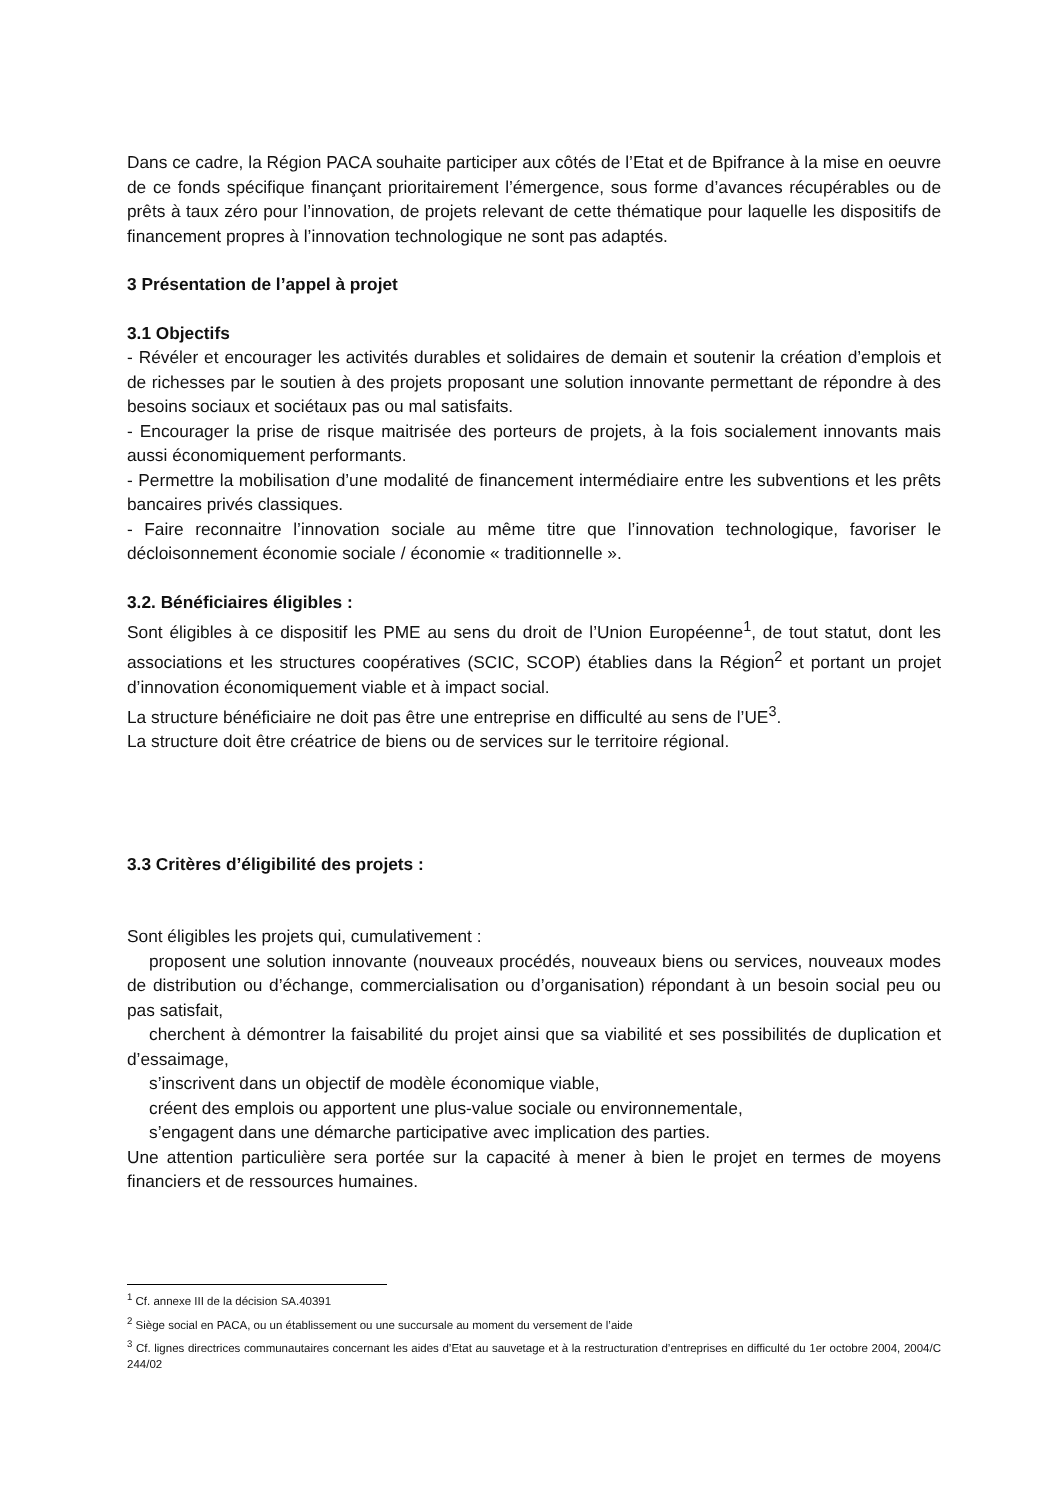Dans ce cadre, la Région PACA souhaite participer aux côtés de l’Etat et de Bpifrance à la mise en oeuvre de ce fonds spécifique finançant prioritairement l’émergence, sous forme d’avances récupérables ou de prêts à taux zéro pour l’innovation, de projets relevant de cette thématique pour laquelle les dispositifs de financement propres à l’innovation technologique ne sont pas adaptés.
3 Présentation de l’appel à projet
3.1 Objectifs
- Révéler et encourager les activités durables et solidaires de demain et soutenir la création d’emplois et de richesses par le soutien à des projets proposant une solution innovante permettant de répondre à des besoins sociaux et sociétaux pas ou mal satisfaits.
- Encourager la prise de risque maitrisée des porteurs de projets, à la fois socialement innovants mais aussi économiquement performants.
- Permettre la mobilisation d’une modalité de financement intermédiaire entre les subventions et les prêts bancaires privés classiques.
- Faire reconnaitre l’innovation sociale au même titre que l’innovation technologique, favoriser le décloisonnement économie sociale / économie « traditionnelle ».
3.2. Bénéficiaires éligibles :
Sont éligibles à ce dispositif les PME au sens du droit de l’Union Européenne<sup>1</sup>, de tout statut, dont les associations et les structures coopératives (SCIC, SCOP) établies dans la Région<sup>2</sup> et portant un projet d’innovation économiquement viable et à impact social.
La structure bénéficiaire ne doit pas être une entreprise en difficulté au sens de l’UE<sup>3</sup>.
La structure doit être créatrice de biens ou de services sur le territoire régional.
3.3 Critères d’éligibilité des projets :
Sont éligibles les projets qui, cumulativement :
proposent une solution innovante (nouveaux procédés, nouveaux biens ou services, nouveaux modes de distribution ou d’échange, commercialisation ou d’organisation) répondant à un besoin social peu ou pas satisfait,
cherchent à démontrer la faisabilité du projet ainsi que sa viabilité et ses possibilités de duplication et d’essaimage,
s’inscrivent dans un objectif de modèle économique viable,
créent des emplois ou apportent une plus-value sociale ou environnementale,
s’engagent dans une démarche participative avec implication des parties.
Une attention particulière sera portée sur la capacité à mener à bien le projet en termes de moyens financiers et de ressources humaines.
<sup>1</sup> Cf. annexe III de la décision SA.40391
<sup>2</sup> Siège social en PACA, ou un établissement ou une succursale au moment du versement de l’aide
<sup>3</sup> Cf. lignes directrices communautaires concernant les aides d’Etat au sauvetage et à la restructuration d’entreprises en difficulté du 1er octobre 2004, 2004/C 244/02